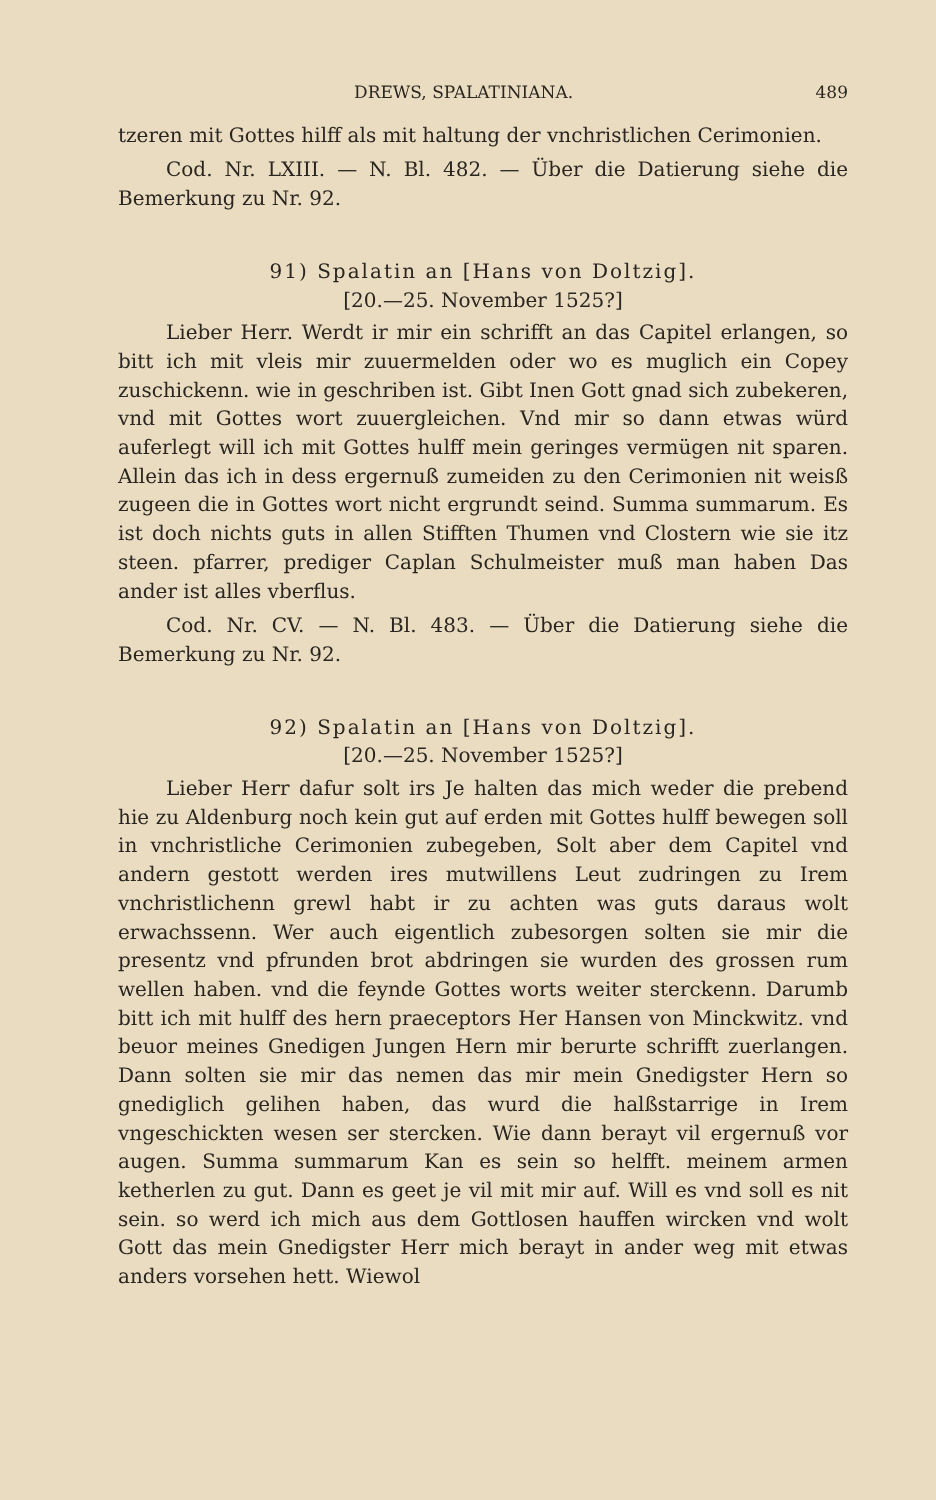DREWS, SPALATINIANA. 489
tzeren mit Gottes hilff als mit haltung der vnchristlichen Cerimonien.
Cod. Nr. LXIII. — N. Bl. 482. — Über die Datierung siehe die Bemerkung zu Nr. 92.
91) Spalatin an [Hans von Doltzig].
[20.—25. November 1525?]
Lieber Herr. Werdt ir mir ein schrifft an das Capitel erlangen, so bitt ich mit vleis mir zuuermelden oder wo es muglich ein Copey zuschickenn. wie in geschriben ist. Gibt Inen Gott gnad sich zubekeren, vnd mit Gottes wort zuuergleichen. Vnd mir so dann etwas würd auferlegt will ich mit Gottes hulff mein geringes vermügen nit sparen. Allein das ich in dess ergernuß zumeiden zu den Cerimonien nit weisß zugeen die in Gottes wort nicht ergrundt seind. Summa summarum. Es ist doch nichts guts in allen Stifften Thumen vnd Clostern wie sie itz steen. pfarrer, prediger Caplan Schulmeister muß man haben Das ander ist alles vberflus.
Cod. Nr. CV. — N. Bl. 483. — Über die Datierung siehe die Bemerkung zu Nr. 92.
92) Spalatin an [Hans von Doltzig].
[20.—25. November 1525?]
Lieber Herr dafur solt irs Je halten das mich weder die prebend hie zu Aldenburg noch kein gut auf erden mit Gottes hulff bewegen soll in vnchristliche Cerimonien zubegeben, Solt aber dem Capitel vnd andern gestott werden ires mutwillens Leut zudringen zu Irem vnchristlichenn grewl habt ir zu achten was guts daraus wolt erwachssenn. Wer auch eigentlich zubesorgen solten sie mir die presentz vnd pfrunden brot abdringen sie wurden des grossen rum wellen haben. vnd die feynde Gottes worts weiter sterckenn. Darumb bitt ich mit hulff des hern praeceptors Her Hansen von Minckwitz. vnd beuor meines Gnedigen Jungen Hern mir berurte schrifft zuerlangen. Dann solten sie mir das nemen das mir mein Gnedigster Hern so gnediglich gelihen haben, das wurd die halßstarrige in Irem vngeschickten wesen ser stercken. Wie dann berayt vil ergernuß vor augen. Summa summarum Kan es sein so helfft. meinem armen ketherlen zu gut. Dann es geet je vil mit mir auf. Will es vnd soll es nit sein. so werd ich mich aus dem Gottlosen hauffen wircken vnd wolt Gott das mein Gnedigster Herr mich berayt in ander weg mit etwas anders vorsehen hett. Wiewol